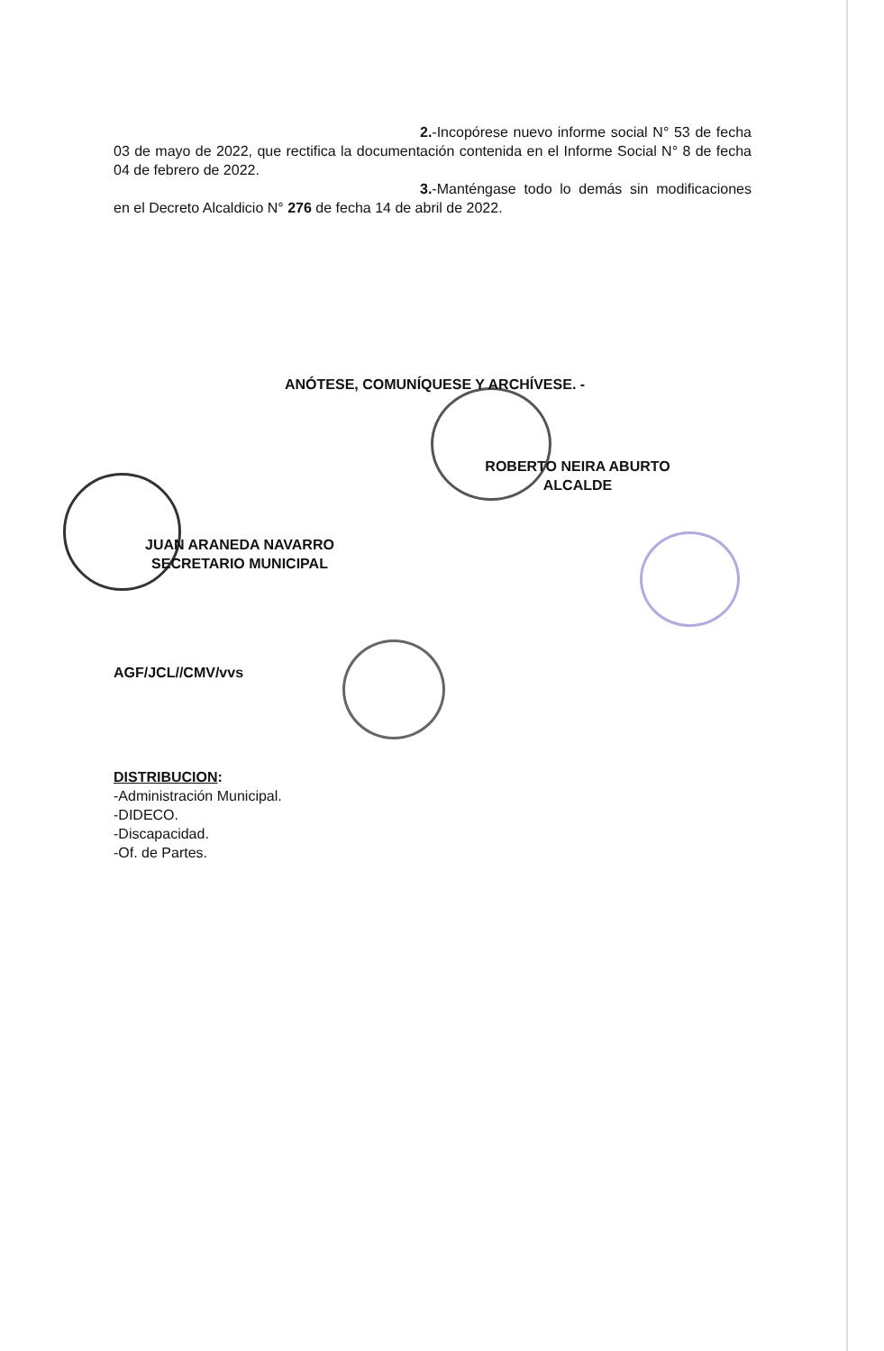2.-Incopórese nuevo informe social N° 53 de fecha 03 de mayo de 2022, que rectifica la documentación contenida en el Informe Social N° 8 de fecha 04 de febrero de 2022.
3.-Manténgase todo lo demás sin modificaciones en el Decreto Alcaldicio N° 276 de fecha 14 de abril de 2022.
ANÓTESE, COMUNÍQUESE Y ARCHÍVESE. -
ROBERTO NEIRA ABURTO
ALCALDE
JUAN ARANEDA NAVARRO
SECRETARIO MUNICIPAL
AGF/JCL//CMV/vvs
DISTRIBUCION:
-Administración Municipal.
-DIDECO.
-Discapacidad.
-Of. de Partes.